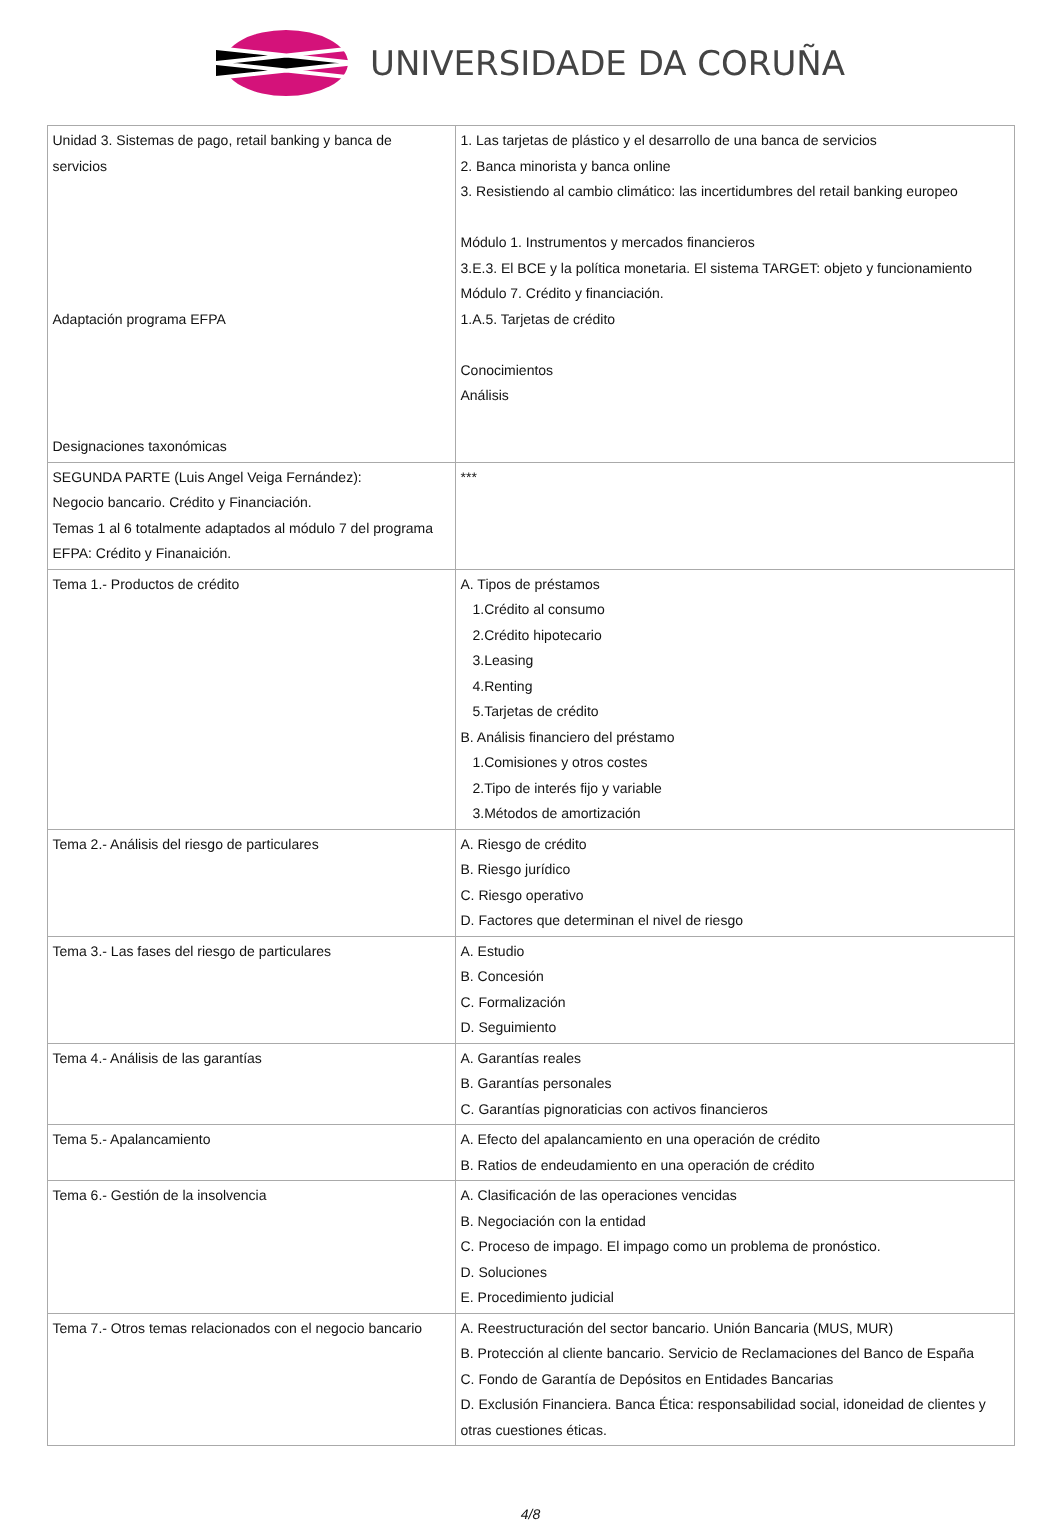UNIVERSIDADE DA CORUÑA
| Unidad 3. Sistemas de pago, retail banking y banca de servicios Adaptación programa EFPA Designaciones taxonómicas | 1. Las tarjetas de plástico y el desarrollo de una banca de servicios 2. Banca minorista y banca online 3. Resistiendo al cambio climático: las incertidumbres del retail banking europeo Módulo 1. Instrumentos y mercados financieros 3.E.3. El BCE y la política monetaria. El sistema TARGET: objeto y funcionamiento Módulo 7. Crédito y financiación. 1.A.5. Tarjetas de crédito Conocimientos Análisis |
| SEGUNDA PARTE (Luis Angel Veiga Fernández): Negocio bancario. Crédito y Financiación. Temas 1 al 6 totalmente adaptados al módulo 7 del programa EFPA: Crédito y Finanaición. | *** |
| Tema 1.- Productos de crédito | A. Tipos de préstamos 1.Crédito al consumo 2.Crédito hipotecario 3.Leasing 4.Renting 5.Tarjetas de crédito B. Análisis financiero del préstamo 1.Comisiones y otros costes 2.Tipo de interés fijo y variable 3.Métodos de amortización |
| Tema 2.- Análisis del riesgo de particulares | A. Riesgo de crédito B. Riesgo jurídico C. Riesgo operativo D. Factores que determinan el nivel de riesgo |
| Tema 3.- Las fases del riesgo de particulares | A. Estudio B. Concesión C. Formalización D. Seguimiento |
| Tema 4.- Análisis de las garantías | A. Garantías reales B. Garantías personales C. Garantías pignoraticias con activos financieros |
| Tema 5.- Apalancamiento | A. Efecto del apalancamiento en una operación de crédito B. Ratios de endeudamiento en una operación de crédito |
| Tema 6.- Gestión de la insolvencia | A. Clasificación de las operaciones vencidas B. Negociación con la entidad C. Proceso de impago. El impago como un problema de pronóstico. D. Soluciones E. Procedimiento judicial |
| Tema 7.- Otros temas relacionados con el negocio bancario | A. Reestructuración del sector bancario. Unión Bancaria (MUS, MUR) B. Protección al cliente bancario. Servicio de Reclamaciones del Banco de España C. Fondo de Garantía de Depósitos en Entidades Bancarias D. Exclusión Financiera. Banca Ética: responsabilidad social, idoneidad de clientes y otras cuestiones éticas. |
4/8